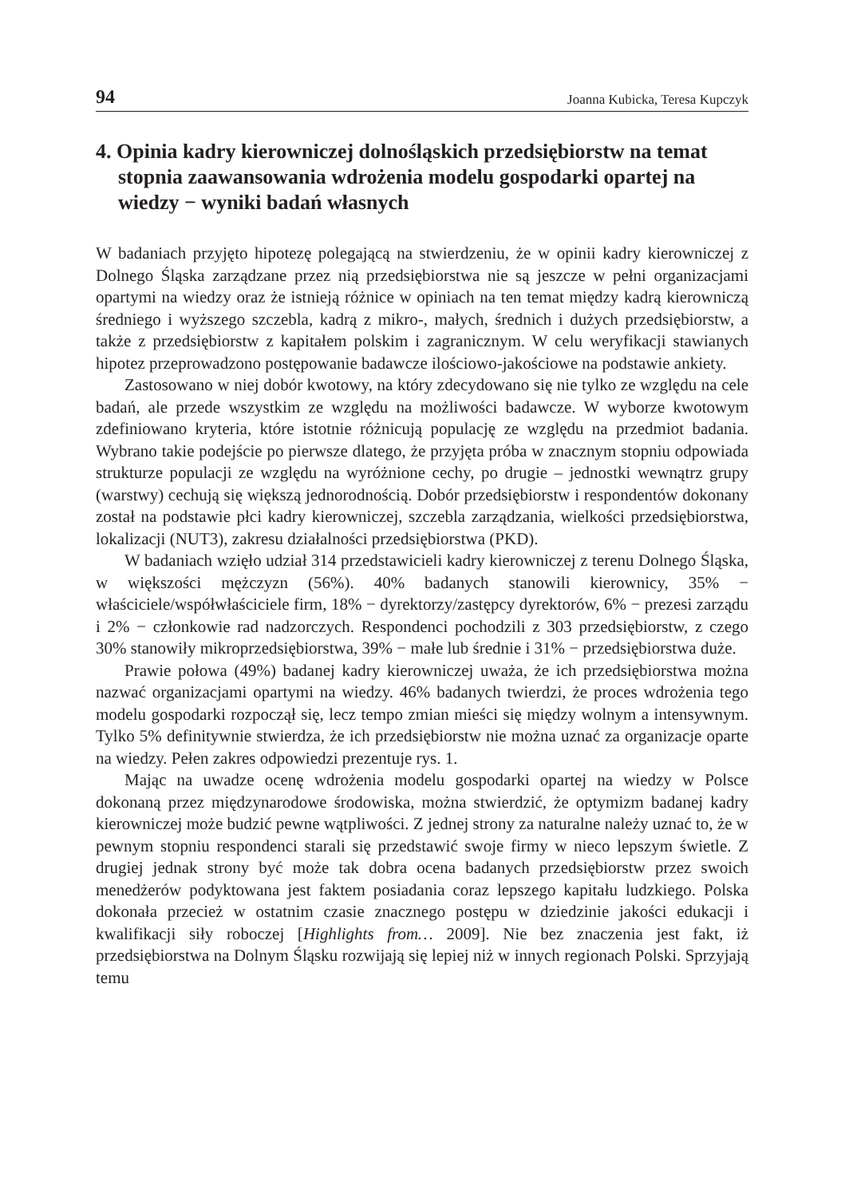94 Joanna Kubicka, Teresa Kupczyk
4. Opinia kadry kierowniczej dolnośląskich przedsiębiorstw na temat stopnia zaawansowania wdrożenia modelu gospodarki opartej na wiedzy − wyniki badań własnych
W badaniach przyjęto hipotezę polegającą na stwierdzeniu, że w opinii kadry kierowniczej z Dolnego Śląska zarządzane przez nią przedsiębiorstwa nie są jeszcze w pełni organizacjami opartymi na wiedzy oraz że istnieją różnice w opiniach na ten temat między kadrą kierowniczą średniego i wyższego szczebla, kadrą z mikro-, małych, średnich i dużych przedsiębiorstw, a także z przedsiębiorstw z kapitałem polskim i zagranicznym. W celu weryfikacji stawianych hipotez przeprowadzono postępowanie badawcze ilościowo-jakościowe na podstawie ankiety.
Zastosowano w niej dobór kwotowy, na który zdecydowano się nie tylko ze względu na cele badań, ale przede wszystkim ze względu na możliwości badawcze. W wyborze kwotowym zdefiniowano kryteria, które istotnie różnicują populację ze względu na przedmiot badania. Wybrano takie podejście po pierwsze dlatego, że przyjęta próba w znacznym stopniu odpowiada strukturze populacji ze względu na wyróżnione cechy, po drugie – jednostki wewnątrz grupy (warstwy) cechują się większą jednorodnością. Dobór przedsiębiorstw i respondentów dokonany został na podstawie płci kadry kierowniczej, szczebla zarządzania, wielkości przedsiębiorstwa, lokalizacji (NUT3), zakresu działalności przedsiębiorstwa (PKD).
W badaniach wzięło udział 314 przedstawicieli kadry kierowniczej z terenu Dolnego Śląska, w większości mężczyzn (56%). 40% badanych stanowili kierownicy, 35% − właściciele/współwłaściciele firm, 18% − dyrektorzy/zastępcy dyrektorów, 6% − prezesi zarządu i 2% − członkowie rad nadzorczych. Respondenci pochodzili z 303 przedsiębiorstw, z czego 30% stanowiły mikroprzedsiębiorstwa, 39% − małe lub średnie i 31% − przedsiębiorstwa duże.
Prawie połowa (49%) badanej kadry kierowniczej uważa, że ich przedsiębiorstwa można nazwać organizacjami opartymi na wiedzy. 46% badanych twierdzi, że proces wdrożenia tego modelu gospodarki rozpoczął się, lecz tempo zmian mieści się między wolnym a intensywnym. Tylko 5% definitywnie stwierdza, że ich przedsiębiorstw nie można uznać za organizacje oparte na wiedzy. Pełen zakres odpowiedzi prezentuje rys. 1.
Mając na uwadze ocenę wdrożenia modelu gospodarki opartej na wiedzy w Polsce dokonaną przez międzynarodowe środowiska, można stwierdzić, że optymizm badanej kadry kierowniczej może budzić pewne wątpliwości. Z jednej strony za naturalne należy uznać to, że w pewnym stopniu respondenci starali się przedstawić swoje firmy w nieco lepszym świetle. Z drugiej jednak strony być może tak dobra ocena badanych przedsiębiorstw przez swoich menedżerów podyktowana jest faktem posiadania coraz lepszego kapitału ludzkiego. Polska dokonała przecież w ostatnim czasie znacznego postępu w dziedzinie jakości edukacji i kwalifikacji siły roboczej [Highlights from… 2009]. Nie bez znaczenia jest fakt, iż przedsiębiorstwa na Dolnym Śląsku rozwijają się lepiej niż w innych regionach Polski. Sprzyjają temu